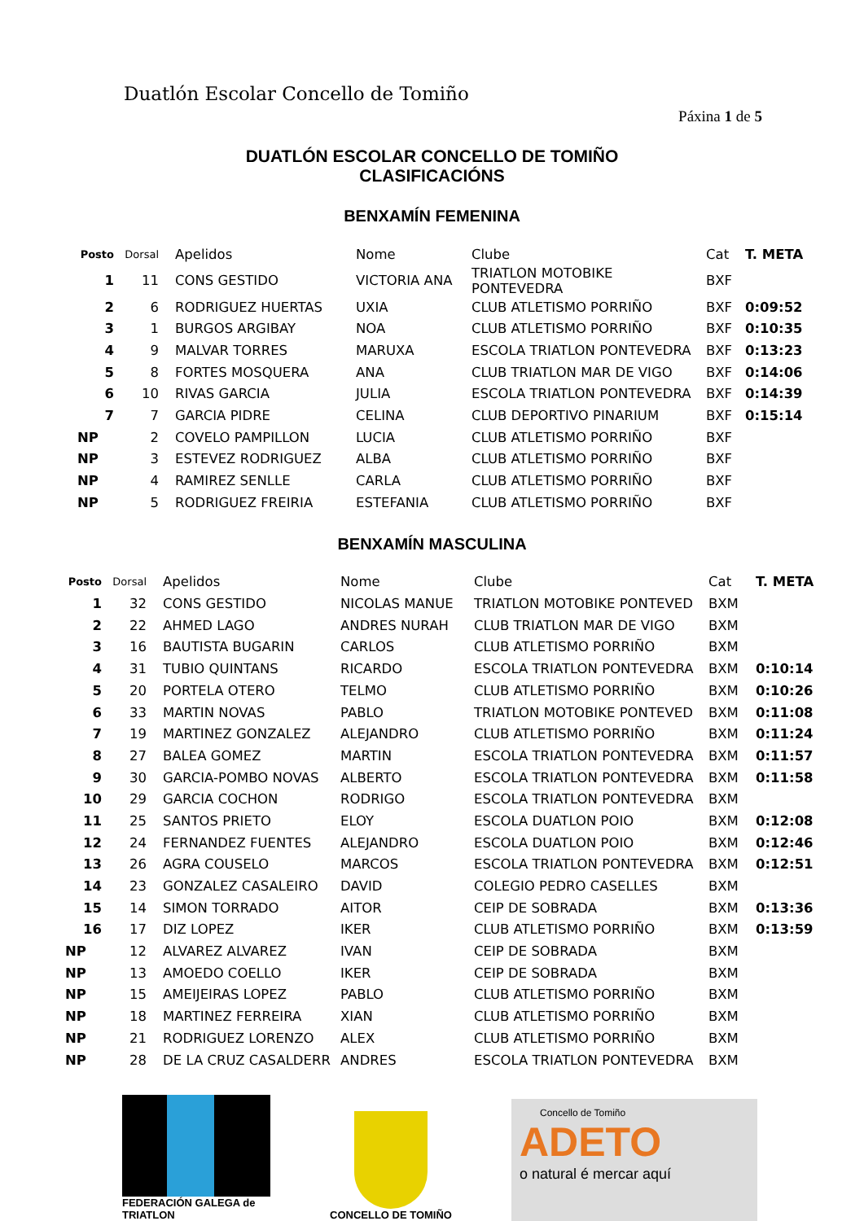Duatlón Escolar Concello de Tomiño
Páxina 1 de 5
DUATLÓN ESCOLAR CONCELLO DE TOMIÑO
CLASIFICACIÓNS
BENXAMÍN FEMENINA
| Posto | Dorsal | Apelidos | Nome | Clube | Cat | T. META |
| --- | --- | --- | --- | --- | --- | --- |
| 1 | 11 | CONS GESTIDO | VICTORIA ANA | TRIATLON MOTOBIKE PONTEVEDRA | BXF | |
| 2 | 6 | RODRIGUEZ HUERTAS | UXIA | CLUB ATLETISMO PORRIÑO | BXF | 0:09:52 |
| 3 | 1 | BURGOS ARGIBAY | NOA | CLUB ATLETISMO PORRIÑO | BXF | 0:10:35 |
| 4 | 9 | MALVAR TORRES | MARUXA | ESCOLA TRIATLON PONTEVEDRA | BXF | 0:13:23 |
| 5 | 8 | FORTES MOSQUERA | ANA | CLUB TRIATLON MAR DE VIGO | BXF | 0:14:06 |
| 6 | 10 | RIVAS GARCIA | JULIA | ESCOLA TRIATLON PONTEVEDRA | BXF | 0:14:39 |
| 7 | 7 | GARCIA PIDRE | CELINA | CLUB DEPORTIVO PINARIUM | BXF | 0:15:14 |
| NP | 2 | COVELO PAMPILLON | LUCIA | CLUB ATLETISMO PORRIÑO | BXF | |
| NP | 3 | ESTEVEZ RODRIGUEZ | ALBA | CLUB ATLETISMO PORRIÑO | BXF | |
| NP | 4 | RAMIREZ SENLLE | CARLA | CLUB ATLETISMO PORRIÑO | BXF | |
| NP | 5 | RODRIGUEZ FREIRIA | ESTEFANIA | CLUB ATLETISMO PORRIÑO | BXF | |
BENXAMÍN MASCULINA
| Posto | Dorsal | Apelidos | Nome | Clube | Cat | T. META |
| --- | --- | --- | --- | --- | --- | --- |
| 1 | 32 | CONS GESTIDO | NICOLAS MANUE | TRIATLON MOTOBIKE PONTEVED | BXM | |
| 2 | 22 | AHMED LAGO | ANDRES NURAH | CLUB TRIATLON MAR DE VIGO | BXM | |
| 3 | 16 | BAUTISTA BUGARIN | CARLOS | CLUB ATLETISMO PORRIÑO | BXM | |
| 4 | 31 | TUBIO QUINTANS | RICARDO | ESCOLA TRIATLON PONTEVEDRA | BXM | 0:10:14 |
| 5 | 20 | PORTELA OTERO | TELMO | CLUB ATLETISMO PORRIÑO | BXM | 0:10:26 |
| 6 | 33 | MARTIN NOVAS | PABLO | TRIATLON MOTOBIKE PONTEVED | BXM | 0:11:08 |
| 7 | 19 | MARTINEZ GONZALEZ | ALEJANDRO | CLUB ATLETISMO PORRIÑO | BXM | 0:11:24 |
| 8 | 27 | BALEA GOMEZ | MARTIN | ESCOLA TRIATLON PONTEVEDRA | BXM | 0:11:57 |
| 9 | 30 | GARCIA-POMBO NOVAS | ALBERTO | ESCOLA TRIATLON PONTEVEDRA | BXM | 0:11:58 |
| 10 | 29 | GARCIA COCHON | RODRIGO | ESCOLA TRIATLON PONTEVEDRA | BXM | |
| 11 | 25 | SANTOS PRIETO | ELOY | ESCOLA DUATLON POIO | BXM | 0:12:08 |
| 12 | 24 | FERNANDEZ FUENTES | ALEJANDRO | ESCOLA DUATLON POIO | BXM | 0:12:46 |
| 13 | 26 | AGRA COUSELO | MARCOS | ESCOLA TRIATLON PONTEVEDRA | BXM | 0:12:51 |
| 14 | 23 | GONZALEZ CASALEIRO | DAVID | COLEGIO PEDRO CASELLES | BXM | |
| 15 | 14 | SIMON TORRADO | AITOR | CEIP DE SOBRADA | BXM | 0:13:36 |
| 16 | 17 | DIZ LOPEZ | IKER | CLUB ATLETISMO PORRIÑO | BXM | 0:13:59 |
| NP | 12 | ALVAREZ ALVAREZ | IVAN | CEIP DE SOBRADA | BXM | |
| NP | 13 | AMOEDO COELLO | IKER | CEIP DE SOBRADA | BXM | |
| NP | 15 | AMEIJEIRAS LOPEZ | PABLO | CLUB ATLETISMO PORRIÑO | BXM | |
| NP | 18 | MARTINEZ FERREIRA | XIAN | CLUB ATLETISMO PORRIÑO | BXM | |
| NP | 21 | RODRIGUEZ LORENZO | ALEX | CLUB ATLETISMO PORRIÑO | BXM | |
| NP | 28 | DE LA CRUZ CASALDERR | ANDRES | ESCOLA TRIATLON PONTEVEDRA | BXM | |
FEDERACIÓN GALEGA de TRIATLON
CONCELLO DE TOMIÑO
Concello de Tomiño
ADETO
o natural é mercar aquí